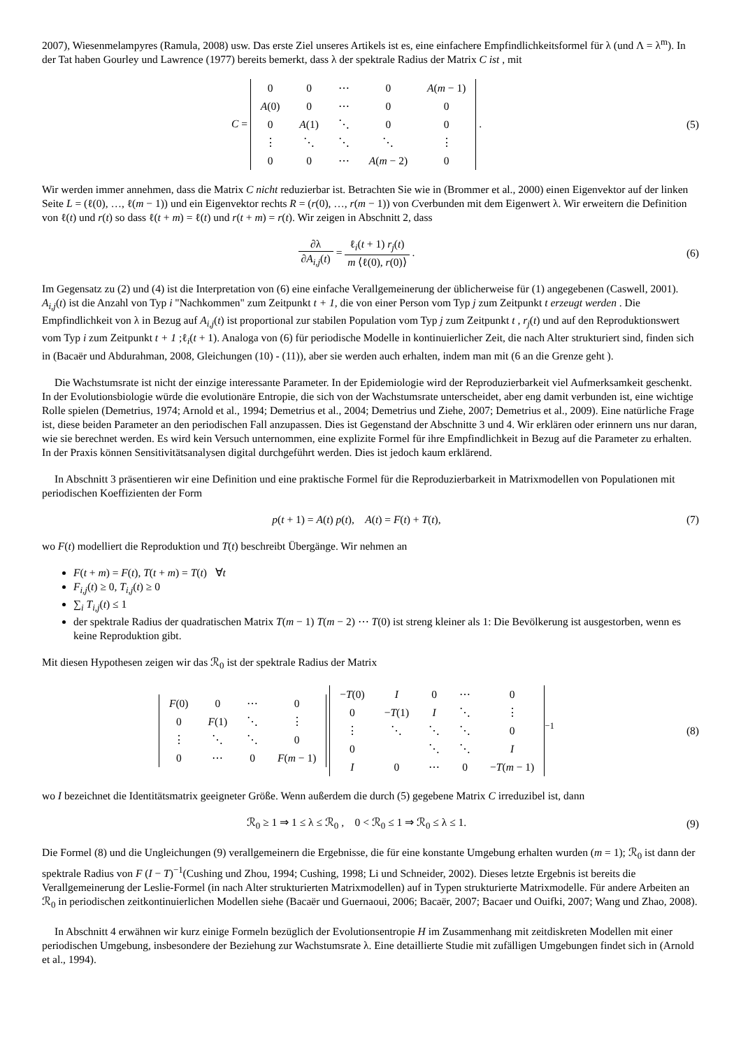2007), Wiesenmelampyres (Ramula, 2008) usw. Das erste Ziel unseres Artikels ist es, eine einfachere Empfindlichkeitsformel für λ (und Λ = λ<sup>m</sup>). In der Tat haben Gourley und Lawrence (1977) bereits bemerkt, dass λ der spektrale Radius der Matrix C ist , mit
C =
| 0 | 0 | ⋯ | 0 | A ( m − 1) |
| A (0) | 0 | ⋯ | 0 | 0 |
| 0 | A (1) | ⋱ | 0 | 0 |
| ⋮ | ⋱ | ⋱ | ⋱ | ⋮ |
| 0 | 0 | ⋯ | A ( m − 2) | 0 |
.
(5)
Wir werden immer annehmen, dass die Matrix C nicht reduzierbar ist. Betrachten Sie wie in (Brommer et al., 2000) einen Eigenvektor auf der linken Seite L = (ℓ(0), …, ℓ(m − 1)) und ein Eigenvektor rechts R = (r(0), …, r(m − 1)) von Cverbunden mit dem Eigenwert λ. Wir erweitern die Definition von ℓ(t) und r(t) so dass ℓ(t + m) = ℓ(t) und r(t + m) = r(t). Wir zeigen in Abschnitt 2, dass
∂λ ∂A<sub>i,j</sub>(t) = ℓ<sub>i</sub>(t + 1) r<sub>j</sub>(t) m ⟨ℓ(0), r(0)⟩ .
(6)
Im Gegensatz zu (2) und (4) ist die Interpretation von (6) eine einfache Verallgemeinerung der üblicherweise für (1) angegebenen (Caswell, 2001). A<sub>i,j</sub>(t) ist die Anzahl von Typ i "Nachkommen" zum Zeitpunkt t + 1, die von einer Person vom Typ j zum Zeitpunkt t erzeugt werden . Die Empfindlichkeit von λ in Bezug auf A<sub>i,j</sub>(t) ist proportional zur stabilen Population vom Typ j zum Zeitpunkt t , r<sub>j</sub>(t) und auf den Reproduktionswert vom Typ i zum Zeitpunkt t + 1 ;ℓ<sub>i</sub>(t + 1). Analoga von (6) für periodische Modelle in kontinuierlicher Zeit, die nach Alter strukturiert sind, finden sich in (Bacaër und Abdurahman, 2008, Gleichungen (10) - (11)), aber sie werden auch erhalten, indem man mit (6 an die Grenze geht ).
Die Wachstumsrate ist nicht der einzige interessante Parameter. In der Epidemiologie wird der Reproduzierbarkeit viel Aufmerksamkeit geschenkt. In der Evolutionsbiologie würde die evolutionäre Entropie, die sich von der Wachstumsrate unterscheidet, aber eng damit verbunden ist, eine wichtige Rolle spielen (Demetrius, 1974; Arnold et al., 1994; Demetrius et al., 2004; Demetrius und Ziehe, 2007; Demetrius et al., 2009). Eine natürliche Frage ist, diese beiden Parameter an den periodischen Fall anzupassen. Dies ist Gegenstand der Abschnitte 3 und 4. Wir erklären oder erinnern uns nur daran, wie sie berechnet werden. Es wird kein Versuch unternommen, eine explizite Formel für ihre Empfindlichkeit in Bezug auf die Parameter zu erhalten. In der Praxis können Sensitivitätsanalysen digital durchgeführt werden. Dies ist jedoch kaum erklärend.
In Abschnitt 3 präsentieren wir eine Definition und eine praktische Formel für die Reproduzierbarkeit in Matrixmodellen von Populationen mit periodischen Koeffizienten der Form
p(t + 1) = A(t) p(t), A(t) = F(t) + T(t),
(7)
wo F(t) modelliert die Reproduktion und T(t) beschreibt Übergänge. Wir nehmen an
F(t + m) = F(t), T(t + m) = T(t) ∀t
F<sub>i,j</sub>(t) ≥ 0, T<sub>i,j</sub>(t) ≥ 0
∑<sub>i</sub> T<sub>i,j</sub>(t) ≤ 1
der spektrale Radius der quadratischen Matrix T(m − 1) T(m − 2) ⋯ T(0) ist streng kleiner als 1: Die Bevölkerung ist ausgestorben, wenn es keine Reproduktion gibt.
Mit diesen Hypothesen zeigen wir das ℛ<sub>0</sub> ist der spektrale Radius der Matrix
| F (0) | 0 | ⋯ | 0 |
| 0 | F (1) | ⋱ | ⋮ |
| ⋮ | ⋱ | ⋱ | 0 |
| 0 | ⋯ | 0 | F ( m − 1) |
| − T (0) | I | 0 | ⋯ | 0 |
| 0 | − T (1) | I | ⋱ | ⋮ |
| ⋮ | ⋱ | ⋱ | ⋱ | 0 |
| 0 | | ⋱ | ⋱ | I |
| I | 0 | ⋯ | 0 | − T ( m − 1) |
<sup>−1</sup>
(8)
wo I bezeichnet die Identitätsmatrix geeigneter Größe. Wenn außerdem die durch (5) gegebene Matrix C irreduzibel ist, dann
ℛ<sub>0</sub> ≥ 1 ⇒ 1 ≤ λ ≤ ℛ<sub>0</sub> , 0 < ℛ<sub>0</sub> ≤ 1 ⇒ ℛ<sub>0</sub> ≤ λ ≤ 1.
(9)
Die Formel (8) und die Ungleichungen (9) verallgemeinern die Ergebnisse, die für eine konstante Umgebung erhalten wurden (m = 1); ℛ<sub>0</sub> ist dann der spektrale Radius von F (I − T)<sup>−1</sup>(Cushing und Zhou, 1994; Cushing, 1998; Li und Schneider, 2002). Dieses letzte Ergebnis ist bereits die Verallgemeinerung der Leslie-Formel (in nach Alter strukturierten Matrixmodellen) auf in Typen strukturierte Matrixmodelle. Für andere Arbeiten an ℛ<sub>0</sub> in periodischen zeitkontinuierlichen Modellen siehe (Bacaër und Guernaoui, 2006; Bacaër, 2007; Bacaer und Ouifki, 2007; Wang und Zhao, 2008).
In Abschnitt 4 erwähnen wir kurz einige Formeln bezüglich der Evolutionsentropie H im Zusammenhang mit zeitdiskreten Modellen mit einer periodischen Umgebung, insbesondere der Beziehung zur Wachstumsrate λ. Eine detaillierte Studie mit zufälligen Umgebungen findet sich in (Arnold et al., 1994).